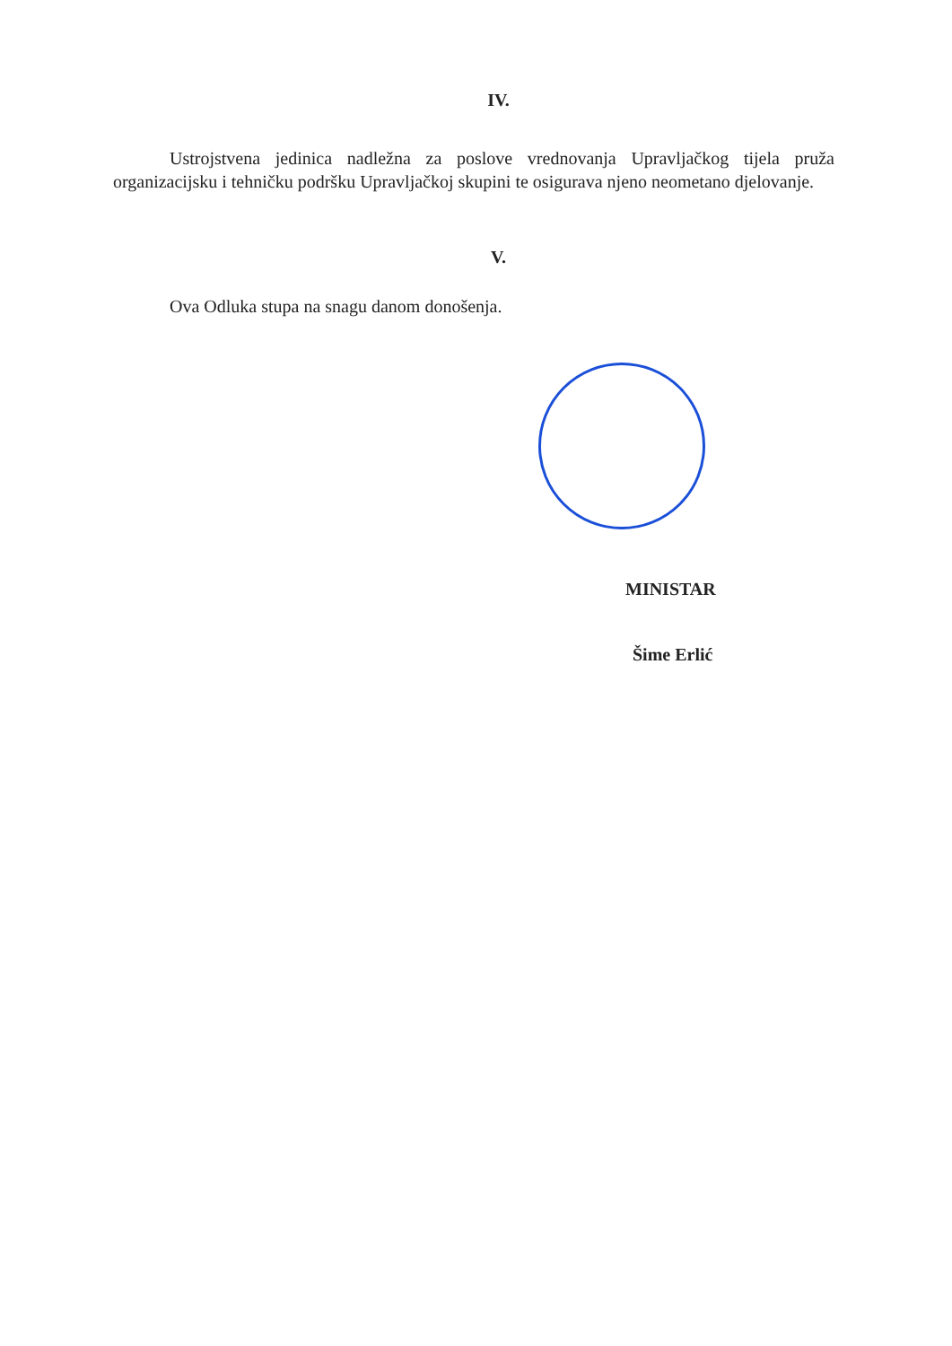IV.
Ustrojstvena jedinica nadležna za poslove vrednovanja Upravljačkog tijela pruža organizacijsku i tehničku podršku Upravljačkoj skupini te osigurava njeno neometano djelovanje.
V.
Ova Odluka stupa na snagu danom donošenja.
MINISTAR
Šime Erlić